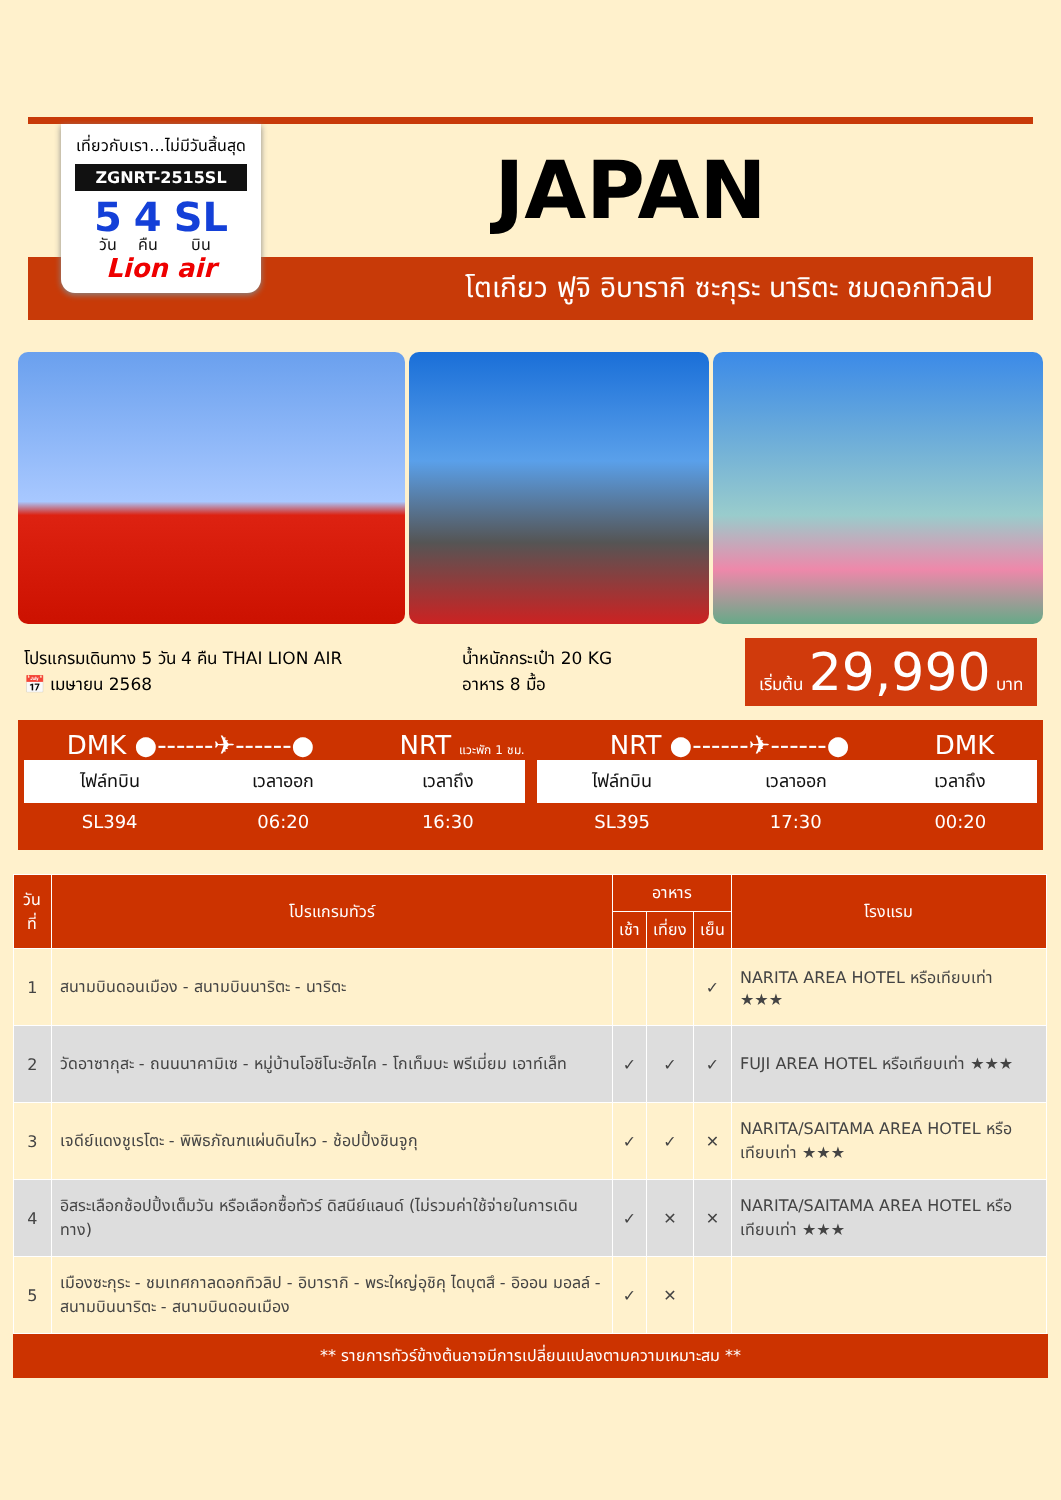เที่ยวกับเรา...ไม่มีวันสิ้นสุด
ZGNRT-2515SL
5
วัน
4
คืน
SL
บิน
Lion air
JAPAN
โตเกียว ฟูจิ อิบารากิ ซะกุระ นาริตะ ชมดอกทิวลิป
โปรแกรมเดินทาง 5 วัน 4 คืน THAI LION AIR
📅 เมษายน 2568
น้ำหนักกระเป๋า 20 KG
อาหาร 8 มื้อ
เริ่มต้น 29,990 บาท
DMK ●------✈------● NRT แวะพัก 1 ชม. NRT ●------✈------● DMK
| ไฟล์ทบิน | เวลาออก | เวลาถึง |
| --- | --- | --- |
| SL394 | 06:20 | 16:30 |
| ไฟล์ทบิน | เวลาออก | เวลาถึง |
| --- | --- | --- |
| SL395 | 17:30 | 00:20 |
| วันที่ | โปรแกรมทัวร์ | อาหาร | | | โรงแรม |
| --- | --- | --- | --- | --- | --- |
| | | เช้า | เที่ยง | เย็น | |
| 1 | สนามบินดอนเมือง - สนามบินนาริตะ - นาริตะ | | | ✓ | NARITA AREA HOTEL หรือเทียบเท่า ★★★ |
| 2 | วัดอาซากุสะ - ถนนนาคามิเซ - หมู่บ้านโอชิโนะฮัคไค - โกเท็มบะ พรีเมี่ยม เอาท์เล็ท | ✓ | ✓ | ✓ | FUJI AREA HOTEL หรือเทียบเท่า ★★★ |
| 3 | เจดีย์แดงชูเรโตะ - พิพิธภัณฑแผ่นดินไหว - ช้อปปิ้งชินจูกุ | ✓ | ✓ | ✕ | NARITA/SAITAMA AREA HOTEL หรือเทียบเท่า ★★★ |
| 4 | อิสระเลือกช้อปปิ้งเต็มวัน หรือเลือกซื้อทัวร์ ดิสนีย์แลนด์ (ไม่รวมค่าใช้จ่ายในการเดินทาง) | ✓ | ✕ | ✕ | NARITA/SAITAMA AREA HOTEL หรือเทียบเท่า ★★★ |
| 5 | เมืองซะกุระ - ชมเทศกาลดอกทิวลิป - อิบารากิ - พระใหญ่อุชิคุ ไดบุตสึ - อิออน มอลล์ - สนามบินนาริตะ - สนามบินดอนเมือง | ✓ | ✕ | | |
** รายการทัวร์ข้างต้นอาจมีการเปลี่ยนแปลงตามความเหมาะสม **